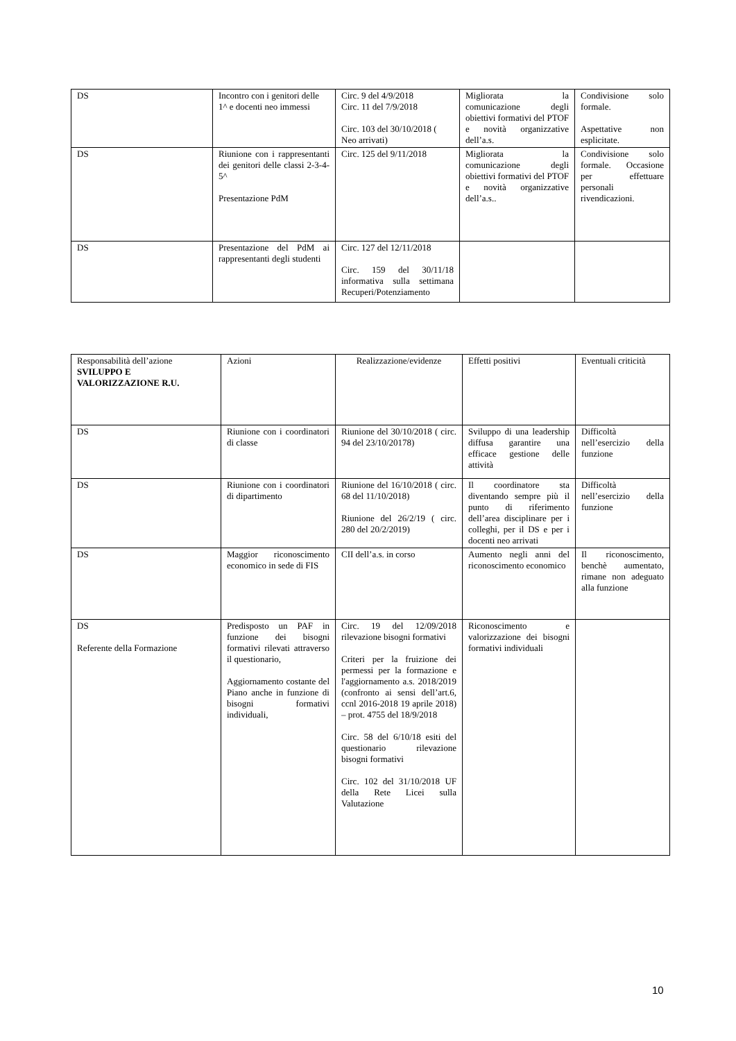| DS | Incontro con i genitori delle 1^ e docenti neo immessi | Circ. 9 del 4/9/2018 Circ. 11 del 7/9/2018 Circ. 103 del 30/10/2018 ( Neo arrivati) | Migliorata la comunicazione degli obiettivi formativi del PTOF e novità organizzative dell’a.s. | Condivisione solo formale. Aspettative non esplicitate. |
| DS | Riunione con i rappresentanti dei genitori delle classi 2-3-4-5^ Presentazione PdM | Circ. 125 del 9/11/2018 | Migliorata la comunicazione degli obiettivi formativi del PTOF e novità organizzative dell’a.s.. | Condivisione solo formale. Occasione per effettuare personali rivendicazioni. |
| DS | Presentazione del PdM ai rappresentanti degli studenti | Circ. 127 del 12/11/2018 Circ. 159 del 30/11/18 informativa sulla settimana Recuperi/Potenziamento | | |
| Responsabilità dell’azione SVILUPPO E VALORIZZAZIONE R.U. | Azioni | Realizzazione/evidenze | Effetti positivi | Eventuali criticità |
| DS | Riunione con i coordinatori di classe | Riunione del 30/10/2018 ( circ. 94 del 23/10/20178) | Sviluppo di una leadership diffusa garantire una efficace gestione delle attività | Difficoltà nell’esercizio della funzione |
| DS | Riunione con i coordinatori di dipartimento | Riunione del 16/10/2018 ( circ. 68 del 11/10/2018) Riunione del 26/2/19 ( circ. 280 del 20/2/2019) | Il coordinatore sta diventando sempre più il punto di riferimento dell’area disciplinare per i colleghi, per il DS e per i docenti neo arrivati | Difficoltà nell’esercizio della funzione |
| DS | Maggior riconoscimento economico in sede di FIS | CII dell’a.s. in corso | Aumento negli anni del riconoscimento economico | Il riconoscimento, benchè aumentato, rimane non adeguato alla funzione |
| DS Referente della Formazione | Predisposto un PAF in funzione dei bisogni formativi rilevati attraverso il questionario, Aggiornamento costante del Piano anche in funzione di bisogni formativi individuali, | Circ. 19 del 12/09/2018 rilevazione bisogni formativi Criteri per la fruizione dei permessi per la formazione e l'aggiornamento a.s. 2018/2019 (confronto ai sensi dell’art.6, ccnl 2016-2018 19 aprile 2018) – prot. 4755 del 18/9/2018 Circ. 58 del 6/10/18 esiti del questionario rilevazione bisogni formativi Circ. 102 del 31/10/2018 UF della Rete Licei sulla Valutazione | Riconoscimento e valorizzazione dei bisogni formativi individuali | |
10